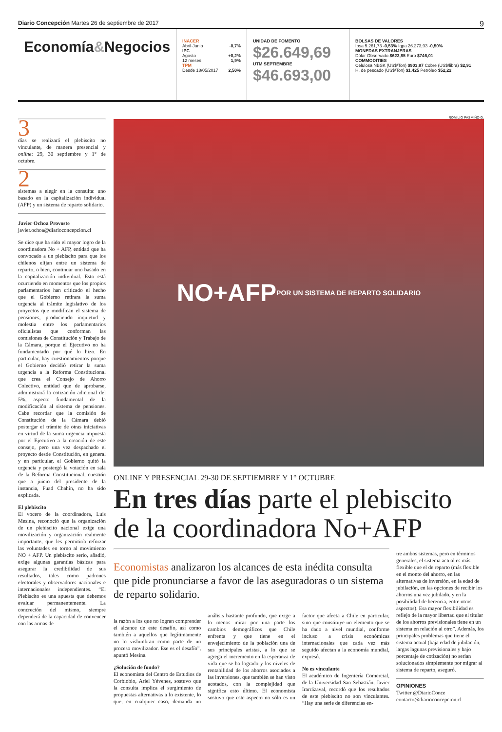Diario Concepción Martes 26 de septiembre de 2017
9
Economía&Negocios
INACER
Abril-Junio -0,7%
IPC
Agosto +0,2%
12 meses 1,9%
TPM
Desde 18/05/2017 2,50%
UNIDAD DE FOMENTO
$26.649,69
UTM SEPTIEMBRE
$46.693,00
BOLSAS DE VALORES
Ipsa 5.261,73 -0,53% Iqpa 26.273,93 -0,50%
MONEDAS EXTRANJERAS
Dólar Observado $623,85 Euro $746,01
COMMODITIES
Celulosa NBSK (US$/Ton) $903,87 Cobre (US$/libra) $2,91
H. de pescado (US$/Ton) $1.425 Petróleo $52,22
3
días se realizará el plebiscito no vinculante, de manera presencial y online: 29, 30 septiembre y 1° de octubre.
2
sistemas a elegir en la consulta: uno basado en la capitalización individual (AFP) y un sistema de reparto solidario.
Javier Ochoa Provoste
javier.ochoa@diarioconcepcion.cl
Se dice que ha sido el mayor logro de la coordinadora No + AFP, entidad que ha convocado a un plebiscito para que los chilenos elijan entre un sistema de reparto, o bien, continuar uno basado en la capitalización individual. Esto está ocurriendo en momentos que los propios parlamentarios han criticado el hecho que el Gobierno retirara la suma urgencia al trámite legislativo de los proyectos que modifican el sistema de pensiones, produciendo inquietud y molestia entre los parlamentarios oficialistas que conforman las comisiones de Constitución y Trabajo de la Cámara, porque el Ejecutivo no ha fundamentado por qué lo hizo. En particular, hay cuestionamientos porque el Gobierno decidió retirar la suma urgencia a la Reforma Constitucional que crea el Consejo de Ahorro Colectivo, entidad que de aprobarse, administrará la cotización adicional del 5%, aspecto fundamental de la modificación al sistema de pensiones. Cabe recordar que la comisión de Constitución de la Cámara debió postergar el trámite de otras iniciativas en virtud de la suma urgencia impuesta por el Ejecutivo a la creación de este consejo, pero una vez despachado el proyecto desde Constitución, en general y en particular, el Gobierno quitó la urgencia y postergó la votación en sala de la Reforma Constitucional, cuestión que a juicio del presidente de la instancia, Fuad Chahín, no ha sido explicada.
El plebiscito
El vocero de la coordinadora, Luis Mesina, reconoció que la organización de un plebiscito nacional exige una movilización y organización realmente importante, que les permitiría reforzar las voluntades en torno al movimiento NO + AFP. Un plebiscito serio, añadió, exige algunas garantías básicas para asegurar la credibilidad de sus resultados, tales como padrones electorales y observadores nacionales e internacionales independientes. “El Plebiscito es una apuesta que debemos evaluar permanentemente. La concreción del mismo, siempre dependerá de la capacidad de convencer con las armas de
ROMILIO PASMIÑO G.
NO+AFP
POR UN SISTEMA DE REPARTO SOLIDARIO
ONLINE Y PRESENCIAL 29-30 DE SEPTIEMBRE Y 1° OCTUBRE
En tres días parte el plebiscito de la coordinadora No+AFP
Economistas analizaron los alcances de esta inédita consulta que pide pronunciarse a favor de las aseguradoras o un sistema de reparto solidario.
la razón a los que no logran comprender el alcance de este desafío, así como también a aquellos que legítimamente no lo vislumbran como parte de un proceso movilizador. Ese es el desafío”, apuntó Mesina.
¿Solución de fondo?
El economista del Centro de Estudios de Corbiobio, Ariel Yévenes, sostuvo que la consulta implica el surgimiento de propuestas alternativas a lo existente, lo que, en cualquier caso, demanda un análisis bastante profundo, que exige a lo menos mirar por una parte los cambios demográficos que Chile enfrenta y que tiene en el envejecimiento de la población una de sus principales aristas, a lo que se agrega el incremento en la esperanza de vida que se ha logrado y los niveles de rentabilidad de los ahorros asociados a las inversiones, que también se han visto acotados, con la complejidad que significa esto último. El economista sostuvo que este aspecto no sólo es un factor que afecta a Chile en particular, sino que constituye un elemento que se ha dado a nivel mundial, conforme incluso a crisis económicas internacionales que cada vez más seguido afectan a la economía mundial, expresó.
No es vinculante
El académico de Ingeniería Comercial, de la Universidad San Sebastián, Javier Irarrázaval, recordó que los resultados de este plebiscito no son vinculantes. “Hay una serie de diferencias en-
tre ambos sistemas, pero en términos generales, el sistema actual es más flexible que el de reparto (más flexible en el monto del ahorro, en las alternativas de inversión, en la edad de jubilación, en las opciones de recibir los ahorros una vez jubilado, y en la posibilidad de herencia, entre otros aspectos). Esa mayor flexibilidad es reflejo de la mayor libertad que el titular de los ahorros previsionales tiene en un sistema en relación al otro”. Además, los principales problemas que tiene el sistema actual (baja edad de jubilación, largas lagunas previsionales y bajo porcentaje de cotización) no serían solucionados simplemente por migrar al sistema de reparto, aseguró.
OPINIONES
Twitter @DiarioConce
contacto@diarioconcepcion.cl